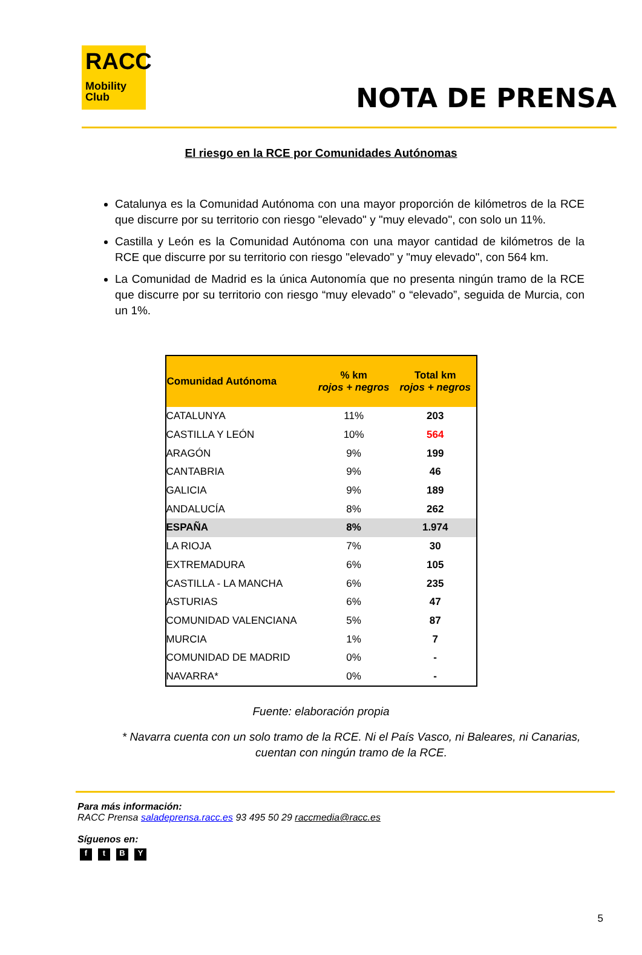RACC
Mobility
Club
NOTA DE PRENSA
El riesgo en la RCE por Comunidades Autónomas
Catalunya es la Comunidad Autónoma con una mayor proporción de kilómetros de la RCE que discurre por su territorio con riesgo "elevado" y "muy elevado", con solo un 11%.
Castilla y León es la Comunidad Autónoma con una mayor cantidad de kilómetros de la RCE que discurre por su territorio con riesgo "elevado" y "muy elevado", con 564 km.
La Comunidad de Madrid es la única Autonomía que no presenta ningún tramo de la RCE que discurre por su territorio con riesgo “muy elevado” o “elevado”, seguida de Murcia, con un 1%.
| Comunidad Autónoma | % km rojos + negros | Total km rojos + negros |
| --- | --- | --- |
| CATALUNYA | 11% | 203 |
| CASTILLA Y LEÓN | 10% | 564 |
| ARAGÓN | 9% | 199 |
| CANTABRIA | 9% | 46 |
| GALICIA | 9% | 189 |
| ANDALUCÍA | 8% | 262 |
| ESPAÑA | 8% | 1.974 |
| LA RIOJA | 7% | 30 |
| EXTREMADURA | 6% | 105 |
| CASTILLA - LA MANCHA | 6% | 235 |
| ASTURIAS | 6% | 47 |
| COMUNIDAD VALENCIANA | 5% | 87 |
| MURCIA | 1% | 7 |
| COMUNIDAD DE MADRID | 0% | - |
| NAVARRA* | 0% | - |
Fuente: elaboración propia
* Navarra cuenta con un solo tramo de la RCE. Ni el País Vasco, ni Baleares, ni Canarias, cuentan con ningún tramo de la RCE.
Para más información:
RACC Prensa saladeprensa.racc.es 93 495 50 29 raccmedia@racc.es
Síguenos en:
ftBY
5